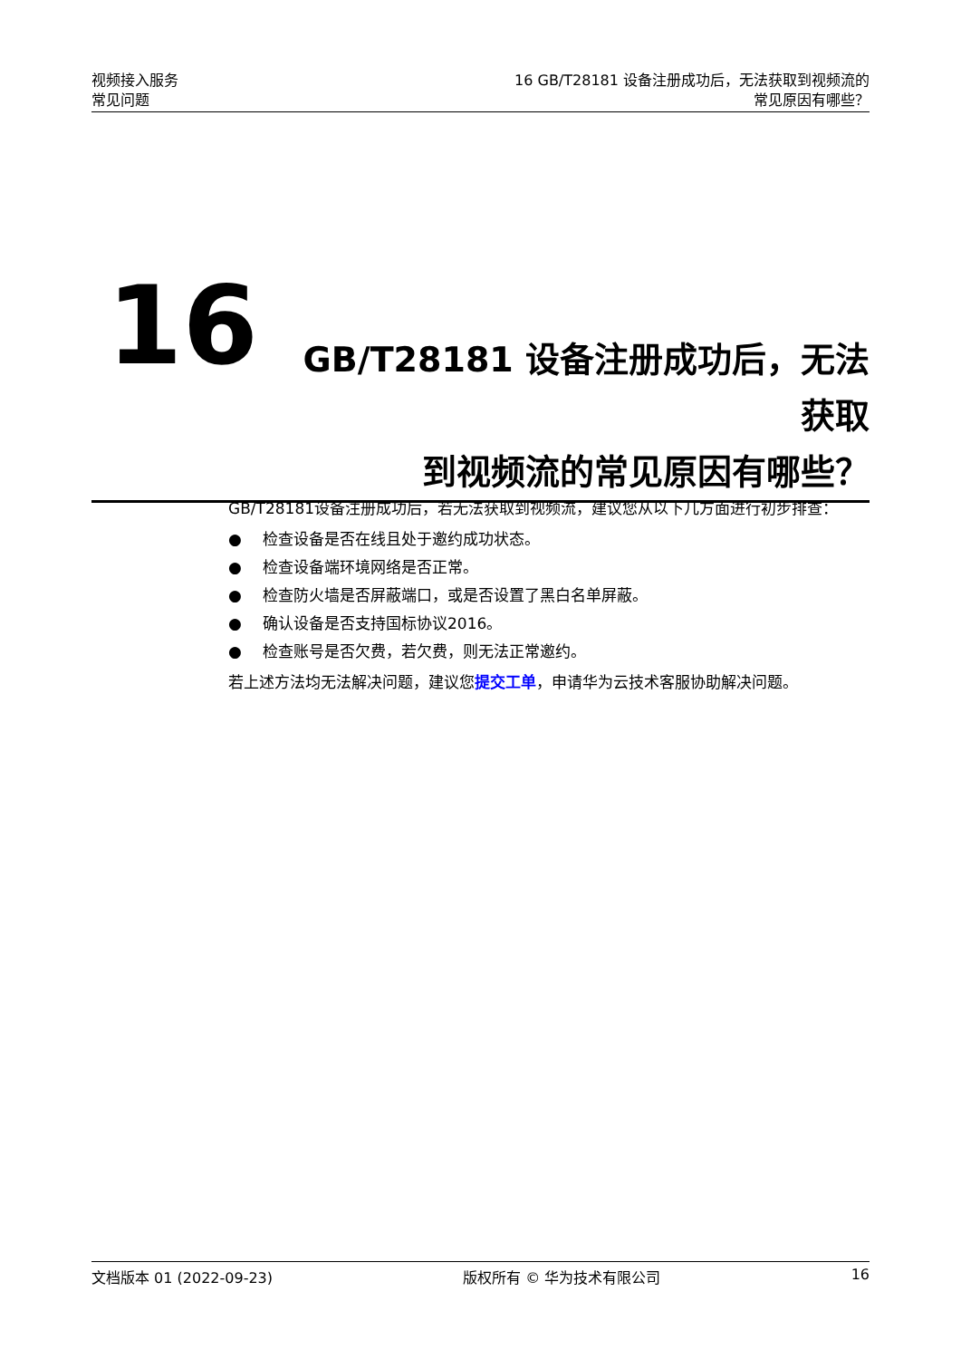视频接入服务
常见问题
16 GB/T28181 设备注册成功后，无法获取到视频流的
常见原因有哪些？
16
GB/T28181 设备注册成功后，无法获取
到视频流的常见原因有哪些？
GB/T28181设备注册成功后，若无法获取到视频流，建议您从以下几方面进行初步排查：
● 检查设备是否在线且处于邀约成功状态。
● 检查设备端环境网络是否正常。
● 检查防火墙是否屏蔽端口，或是否设置了黑白名单屏蔽。
● 确认设备是否支持国标协议2016。
● 检查账号是否欠费，若欠费，则无法正常邀约。
若上述方法均无法解决问题，建议您提交工单，申请华为云技术客服协助解决问题。
文档版本 01 (2022-09-23) 版权所有 © 华为技术有限公司 16